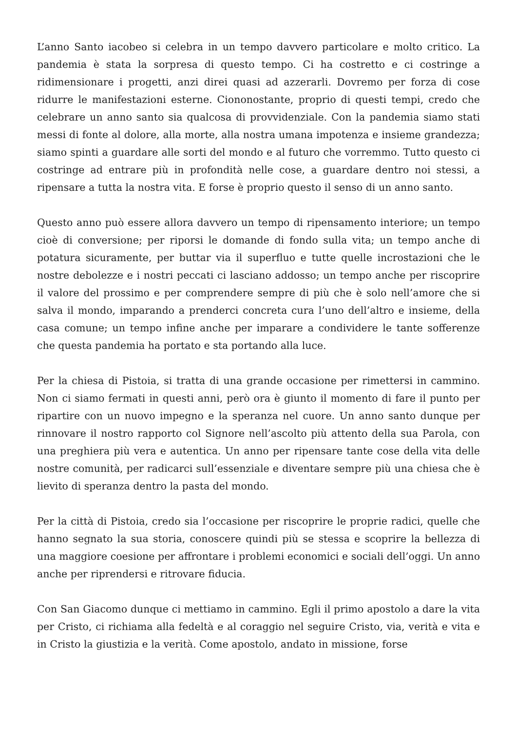L’anno Santo iacobeo si celebra in un tempo davvero particolare e molto critico. La pandemia è stata la sorpresa di questo tempo. Ci ha costretto e ci costringe a ridimensionare i progetti, anzi direi quasi ad azzerarli. Dovremo per forza di cose ridurre le manifestazioni esterne. Ciononostante, proprio di questi tempi, credo che celebrare un anno santo sia qualcosa di provvidenziale. Con la pandemia siamo stati messi di fonte al dolore, alla morte, alla nostra umana impotenza e insieme grandezza; siamo spinti a guardare alle sorti del mondo e al futuro che vorremmo. Tutto questo ci costringe ad entrare più in profondità nelle cose, a guardare dentro noi stessi, a ripensare a tutta la nostra vita. E forse è proprio questo il senso di un anno santo.
Questo anno può essere allora davvero un tempo di ripensamento interiore; un tempo cioè di conversione; per riporsi le domande di fondo sulla vita; un tempo anche di potatura sicuramente, per buttar via il superfluo e tutte quelle incrostazioni che le nostre debolezze e i nostri peccati ci lasciano addosso; un tempo anche per riscoprire il valore del prossimo e per comprendere sempre di più che è solo nell’amore che si salva il mondo, imparando a prenderci concreta cura l’uno dell’altro e insieme, della casa comune; un tempo infine anche per imparare a condividere le tante sofferenze che questa pandemia ha portato e sta portando alla luce.
Per la chiesa di Pistoia, si tratta di una grande occasione per rimettersi in cammino. Non ci siamo fermati in questi anni, però ora è giunto il momento di fare il punto per ripartire con un nuovo impegno e la speranza nel cuore. Un anno santo dunque per rinnovare il nostro rapporto col Signore nell’ascolto più attento della sua Parola, con una preghiera più vera e autentica. Un anno per ripensare tante cose della vita delle nostre comunità, per radicarci sull’essenziale e diventare sempre più una chiesa che è lievito di speranza dentro la pasta del mondo.
Per la città di Pistoia, credo sia l’occasione per riscoprire le proprie radici, quelle che hanno segnato la sua storia, conoscere quindi più se stessa e scoprire la bellezza di una maggiore coesione per affrontare i problemi economici e sociali dell’oggi. Un anno anche per riprendersi e ritrovare fiducia.
Con San Giacomo dunque ci mettiamo in cammino. Egli il primo apostolo a dare la vita per Cristo, ci richiama alla fedeltà e al coraggio nel seguire Cristo, via, verità e vita e in Cristo la giustizia e la verità. Come apostolo, andato in missione, forse